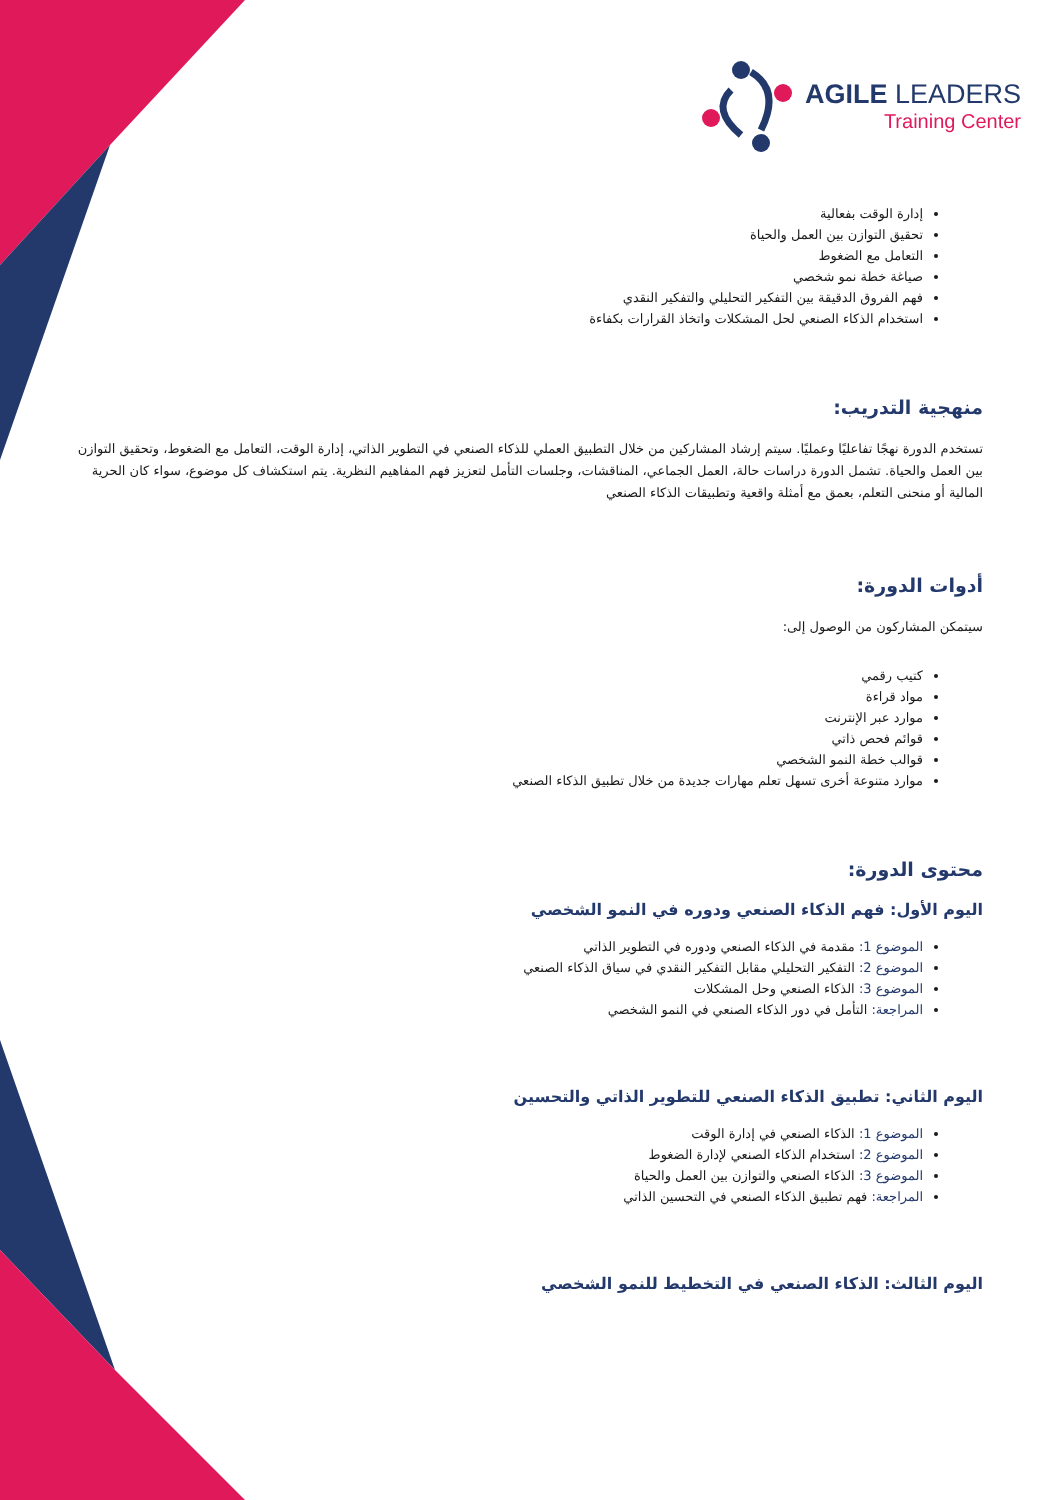AGILE LEADERS
Training Center
إدارة الوقت بفعالية
تحقيق التوازن بين العمل والحياة
التعامل مع الضغوط
صياغة خطة نمو شخصي
فهم الفروق الدقيقة بين التفكير التحليلي والتفكير النقدي
استخدام الذكاء الصنعي لحل المشكلات واتخاذ القرارات بكفاءة
منهجية التدريب:
تستخدم الدورة نهجًا تفاعليًا وعمليًا. سيتم إرشاد المشاركين من خلال التطبيق العملي للذكاء الصنعي في التطوير الذاتي، إدارة الوقت، التعامل مع الضغوط، وتحقيق التوازن بين العمل والحياة. تشمل الدورة دراسات حالة، العمل الجماعي، المناقشات، وجلسات التأمل لتعزيز فهم المفاهيم النظرية. يتم استكشاف كل موضوع، سواء كان الحرية المالية أو منحنى التعلم، بعمق مع أمثلة واقعية وتطبيقات الذكاء الصنعي
أدوات الدورة:
سيتمكن المشاركون من الوصول إلى:
كتيب رقمي
مواد قراءة
موارد عبر الإنترنت
قوائم فحص ذاتي
قوالب خطة النمو الشخصي
موارد متنوعة أخرى تسهل تعلم مهارات جديدة من خلال تطبيق الذكاء الصنعي
محتوى الدورة:
اليوم الأول: فهم الذكاء الصنعي ودوره في النمو الشخصي
الموضوع 1: مقدمة في الذكاء الصنعي ودوره في التطوير الذاتي
الموضوع 2: التفكير التحليلي مقابل التفكير النقدي في سياق الذكاء الصنعي
الموضوع 3: الذكاء الصنعي وحل المشكلات
المراجعة: التأمل في دور الذكاء الصنعي في النمو الشخصي
اليوم الثاني: تطبيق الذكاء الصنعي للتطوير الذاتي والتحسين
الموضوع 1: الذكاء الصنعي في إدارة الوقت
الموضوع 2: استخدام الذكاء الصنعي لإدارة الضغوط
الموضوع 3: الذكاء الصنعي والتوازن بين العمل والحياة
المراجعة: فهم تطبيق الذكاء الصنعي في التحسين الذاتي
اليوم الثالث: الذكاء الصنعي في التخطيط للنمو الشخصي